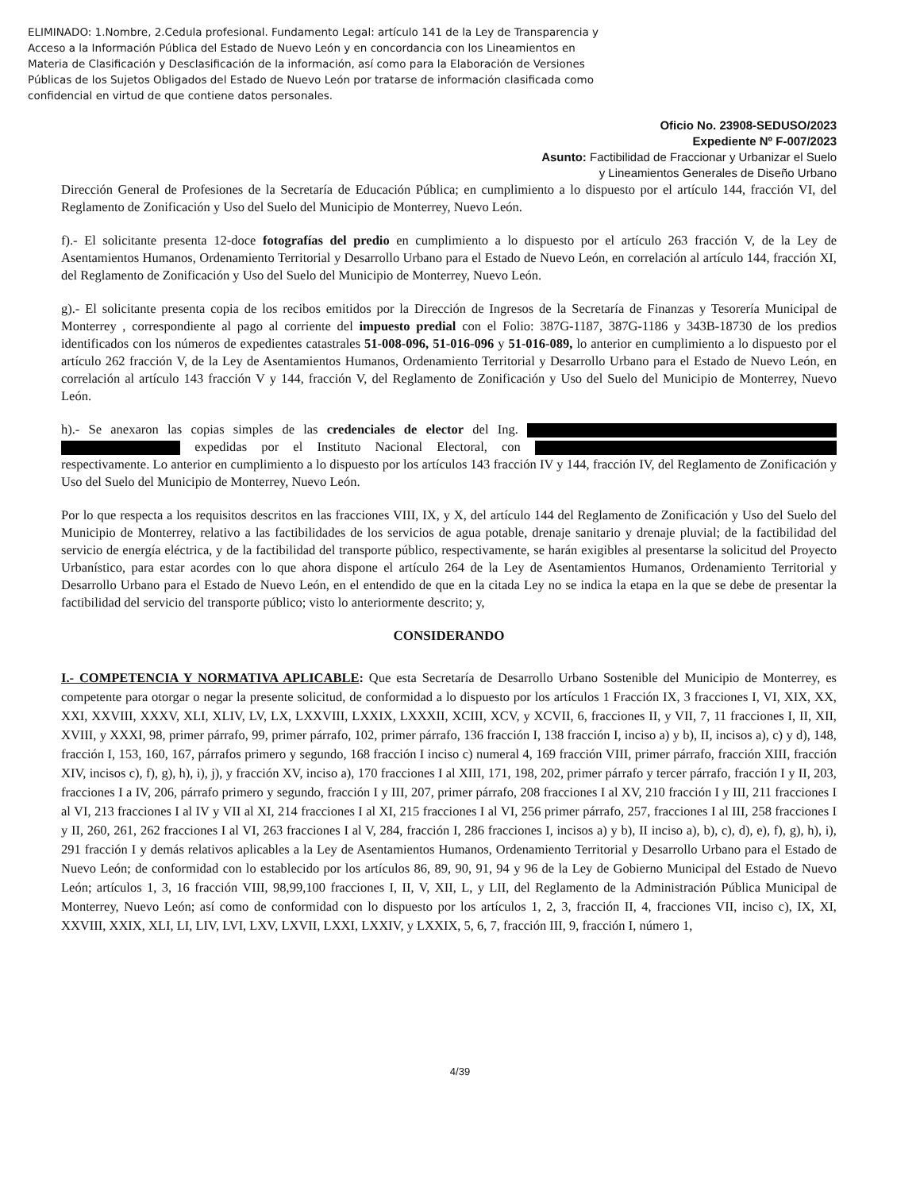ELIMINADO: 1.Nombre, 2.Cedula profesional. Fundamento Legal: artículo 141 de la Ley de Transparencia y Acceso a la Información Pública del Estado de Nuevo León y en concordancia con los Lineamientos en Materia de Clasificación y Desclasificación de la información, así como para la Elaboración de Versiones Públicas de los Sujetos Obligados del Estado de Nuevo León por tratarse de información clasificada como confidencial en virtud de que contiene datos personales.
Oficio No. 23908-SEDUSO/2023
Expediente Nº F-007/2023
Asunto: Factibilidad de Fraccionar y Urbanizar el Suelo
y Lineamientos Generales de Diseño Urbano
Dirección General de Profesiones de la Secretaría de Educación Pública; en cumplimiento a lo dispuesto por el artículo 144, fracción VI, del Reglamento de Zonificación y Uso del Suelo del Municipio de Monterrey, Nuevo León.
f).- El solicitante presenta 12-doce fotografías del predio en cumplimiento a lo dispuesto por el artículo 263 fracción V, de la Ley de Asentamientos Humanos, Ordenamiento Territorial y Desarrollo Urbano para el Estado de Nuevo León, en correlación al artículo 144, fracción XI, del Reglamento de Zonificación y Uso del Suelo del Municipio de Monterrey, Nuevo León.
g).- El solicitante presenta copia de los recibos emitidos por la Dirección de Ingresos de la Secretaría de Finanzas y Tesorería Municipal de Monterrey , correspondiente al pago al corriente del impuesto predial con el Folio: 387G-1187, 387G-1186 y 343B-18730 de los predios identificados con los números de expedientes catastrales 51-008-096, 51-016-096 y 51-016-089, lo anterior en cumplimiento a lo dispuesto por el artículo 262 fracción V, de la Ley de Asentamientos Humanos, Ordenamiento Territorial y Desarrollo Urbano para el Estado de Nuevo León, en correlación al artículo 143 fracción V y 144, fracción V, del Reglamento de Zonificación y Uso del Suelo del Municipio de Monterrey, Nuevo León.
h).- Se anexaron las copias simples de las credenciales de elector del Ing. expedidas por el Instituto Nacional Electoral, con respectivamente. Lo anterior en cumplimiento a lo dispuesto por los artículos 143 fracción IV y 144, fracción IV, del Reglamento de Zonificación y Uso del Suelo del Municipio de Monterrey, Nuevo León.
Por lo que respecta a los requisitos descritos en las fracciones VIII, IX, y X, del artículo 144 del Reglamento de Zonificación y Uso del Suelo del Municipio de Monterrey, relativo a las factibilidades de los servicios de agua potable, drenaje sanitario y drenaje pluvial; de la factibilidad del servicio de energía eléctrica, y de la factibilidad del transporte público, respectivamente, se harán exigibles al presentarse la solicitud del Proyecto Urbanístico, para estar acordes con lo que ahora dispone el artículo 264 de la Ley de Asentamientos Humanos, Ordenamiento Territorial y Desarrollo Urbano para el Estado de Nuevo León, en el entendido de que en la citada Ley no se indica la etapa en la que se debe de presentar la factibilidad del servicio del transporte público; visto lo anteriormente descrito; y,
CONSIDERANDO
I.- COMPETENCIA Y NORMATIVA APLICABLE: Que esta Secretaría de Desarrollo Urbano Sostenible del Municipio de Monterrey, es competente para otorgar o negar la presente solicitud, de conformidad a lo dispuesto por los artículos 1 Fracción IX, 3 fracciones I, VI, XIX, XX, XXI, XXVIII, XXXV, XLI, XLIV, LV, LX, LXXVIII, LXXIX, LXXXII, XCIII, XCV, y XCVII, 6, fracciones II, y VII, 7, 11 fracciones I, II, XII, XVIII, y XXXI, 98, primer párrafo, 99, primer párrafo, 102, primer párrafo, 136 fracción I, 138 fracción I, inciso a) y b), II, incisos a), c) y d), 148, fracción I, 153, 160, 167, párrafos primero y segundo, 168 fracción I inciso c) numeral 4, 169 fracción VIII, primer párrafo, fracción XIII, fracción XIV, incisos c), f), g), h), i), j), y fracción XV, inciso a), 170 fracciones I al XIII, 171, 198, 202, primer párrafo y tercer párrafo, fracción I y II, 203, fracciones I a IV, 206, párrafo primero y segundo, fracción I y III, 207, primer párrafo, 208 fracciones I al XV, 210 fracción I y III, 211 fracciones I al VI, 213 fracciones I al IV y VII al XI, 214 fracciones I al XI, 215 fracciones I al VI, 256 primer párrafo, 257, fracciones I al III, 258 fracciones I y II, 260, 261, 262 fracciones I al VI, 263 fracciones I al V, 284, fracción I, 286 fracciones I, incisos a) y b), II inciso a), b), c), d), e), f), g), h), i), 291 fracción I y demás relativos aplicables a la Ley de Asentamientos Humanos, Ordenamiento Territorial y Desarrollo Urbano para el Estado de Nuevo León; de conformidad con lo establecido por los artículos 86, 89, 90, 91, 94 y 96 de la Ley de Gobierno Municipal del Estado de Nuevo León; artículos 1, 3, 16 fracción VIII, 98,99,100 fracciones I, II, V, XII, L, y LII, del Reglamento de la Administración Pública Municipal de Monterrey, Nuevo León; así como de conformidad con lo dispuesto por los artículos 1, 2, 3, fracción II, 4, fracciones VII, inciso c), IX, XI, XXVIII, XXIX, XLI, LI, LIV, LVI, LXV, LXVII, LXXI, LXXIV, y LXXIX, 5, 6, 7, fracción III, 9, fracción I, número 1,
4/39